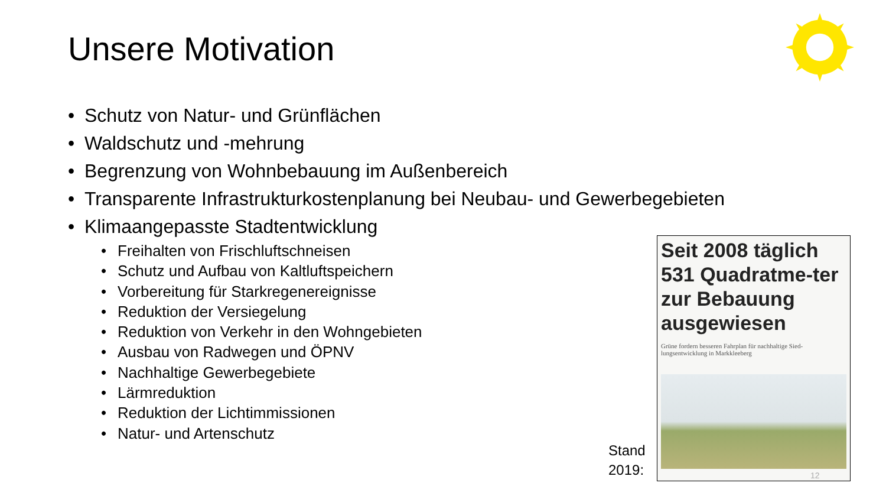Unsere Motivation
• Schutz von Natur- und Grünflächen
• Waldschutz und -mehrung
• Begrenzung von Wohnbebauung im Außenbereich
• Transparente Infrastrukturkostenplanung bei Neubau- und Gewerbegebieten
• Klimaangepasste Stadtentwicklung
• Freihalten von Frischluftschneisen
• Schutz und Aufbau von Kaltluftspeichern
• Vorbereitung für Starkregenereignisse
• Reduktion der Versiegelung
• Reduktion von Verkehr in den Wohngebieten
• Ausbau von Radwegen und ÖPNV
• Nachhaltige Gewerbegebiete
• Lärmreduktion
• Reduktion der Lichtimmissionen
• Natur- und Artenschutz
Stand
2019:
Seit 2008 täglich 531 Quadratme-ter zur Bebauung ausgewiesen
Grüne fordern besseren Fahrplan für nachhaltige Sied-lungsentwicklung in Markkleeberg
12